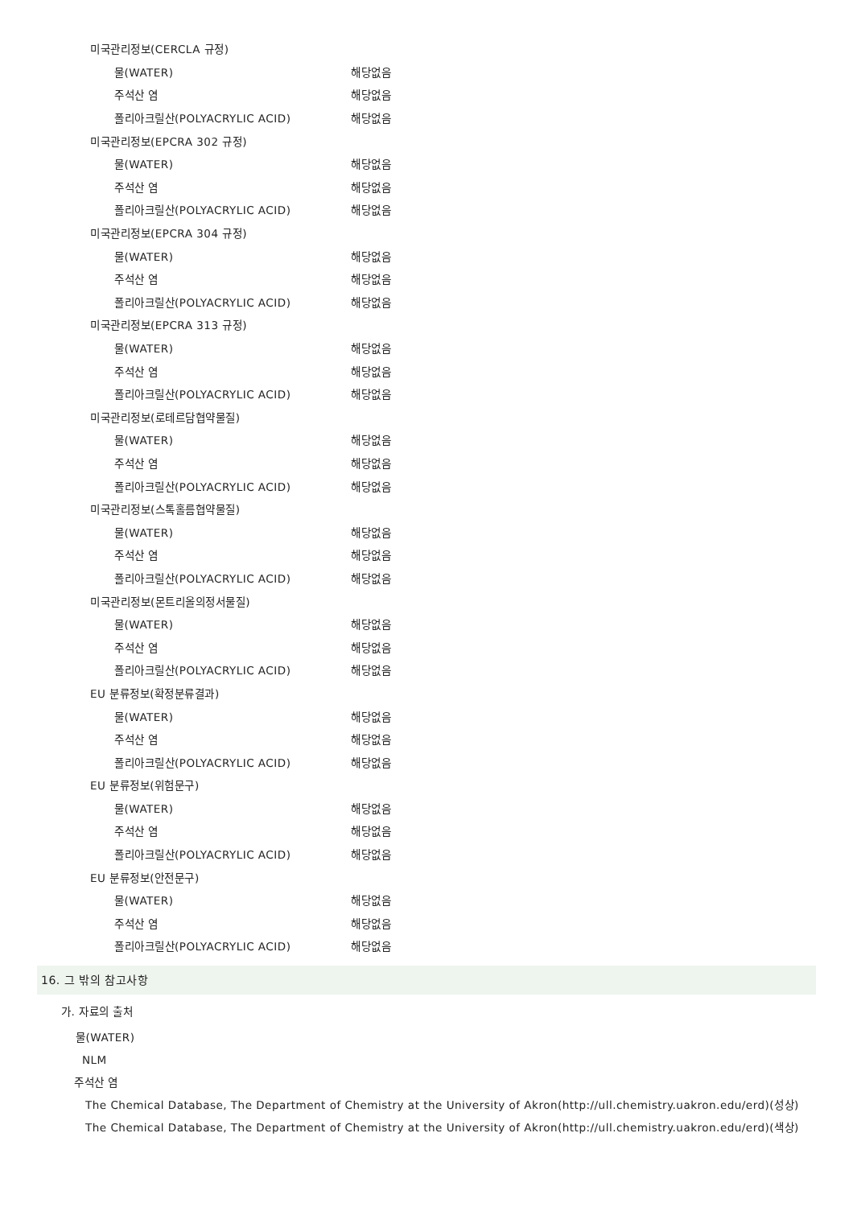| 미국관리정보(CERCLA 규정) | |
| 물(WATER) | 해당없음 |
| 주석산 염 | 해당없음 |
| 폴리아크릴산(POLYACRYLIC ACID) | 해당없음 |
| 미국관리정보(EPCRA 302 규정) | |
| 물(WATER) | 해당없음 |
| 주석산 염 | 해당없음 |
| 폴리아크릴산(POLYACRYLIC ACID) | 해당없음 |
| 미국관리정보(EPCRA 304 규정) | |
| 물(WATER) | 해당없음 |
| 주석산 염 | 해당없음 |
| 폴리아크릴산(POLYACRYLIC ACID) | 해당없음 |
| 미국관리정보(EPCRA 313 규정) | |
| 물(WATER) | 해당없음 |
| 주석산 염 | 해당없음 |
| 폴리아크릴산(POLYACRYLIC ACID) | 해당없음 |
| 미국관리정보(로테르담협약물질) | |
| 물(WATER) | 해당없음 |
| 주석산 염 | 해당없음 |
| 폴리아크릴산(POLYACRYLIC ACID) | 해당없음 |
| 미국관리정보(스톡홀름협약물질) | |
| 물(WATER) | 해당없음 |
| 주석산 염 | 해당없음 |
| 폴리아크릴산(POLYACRYLIC ACID) | 해당없음 |
| 미국관리정보(몬트리올의정서물질) | |
| 물(WATER) | 해당없음 |
| 주석산 염 | 해당없음 |
| 폴리아크릴산(POLYACRYLIC ACID) | 해당없음 |
| EU 분류정보(확정분류결과) | |
| 물(WATER) | 해당없음 |
| 주석산 염 | 해당없음 |
| 폴리아크릴산(POLYACRYLIC ACID) | 해당없음 |
| EU 분류정보(위험문구) | |
| 물(WATER) | 해당없음 |
| 주석산 염 | 해당없음 |
| 폴리아크릴산(POLYACRYLIC ACID) | 해당없음 |
| EU 분류정보(안전문구) | |
| 물(WATER) | 해당없음 |
| 주석산 염 | 해당없음 |
| 폴리아크릴산(POLYACRYLIC ACID) | 해당없음 |
16. 그 밖의 참고사항
가. 자료의 출처
물(WATER)
NLM
주석산 염
The Chemical Database, The Department of Chemistry at the University of Akron(http://ull.chemistry.uakron.edu/erd)(성상)
The Chemical Database, The Department of Chemistry at the University of Akron(http://ull.chemistry.uakron.edu/erd)(색상)